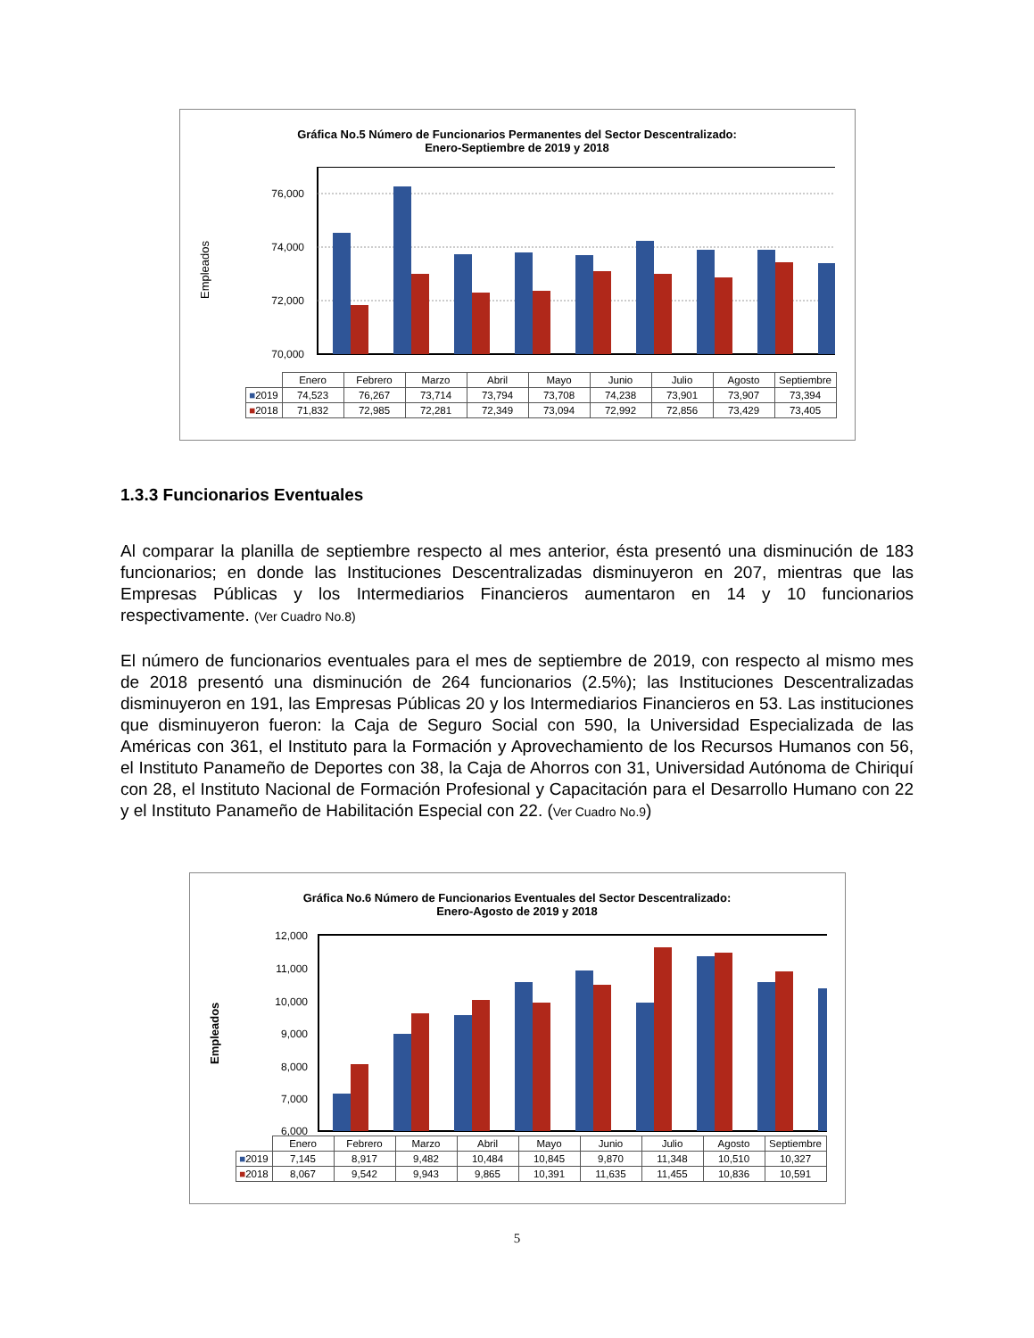Gráfica No.5 Número de Funcionarios Permanentes del Sector Descentralizado:
Enero-Septiembre de 2019 y 2018
Empleados
76,000
74,000
72,000
70,000
| | Enero | Febrero | Marzo | Abril | Mayo | Junio | Julio | Agosto | Septiembre |
| ■ 2019 | 74,523 | 76,267 | 73,714 | 73,794 | 73,708 | 74,238 | 73,901 | 73,907 | 73,394 |
| ■ 2018 | 71,832 | 72,985 | 72,281 | 72,349 | 73,094 | 72,992 | 72,856 | 73,429 | 73,405 |
1.3.3 Funcionarios Eventuales
Al comparar la planilla de septiembre respecto al mes anterior, ésta presentó una disminución de 183 funcionarios; en donde las Instituciones Descentralizadas disminuyeron en 207, mientras que las Empresas Públicas y los Intermediarios Financieros aumentaron en 14 y 10 funcionarios respectivamente. (Ver Cuadro No.8)
El número de funcionarios eventuales para el mes de septiembre de 2019, con respecto al mismo mes de 2018 presentó una disminución de 264 funcionarios (2.5%); las Instituciones Descentralizadas disminuyeron en 191, las Empresas Públicas 20 y los Intermediarios Financieros en 53. Las instituciones que disminuyeron fueron: la Caja de Seguro Social con 590, la Universidad Especializada de las Américas con 361, el Instituto para la Formación y Aprovechamiento de los Recursos Humanos con 56, el Instituto Panameño de Deportes con 38, la Caja de Ahorros con 31, Universidad Autónoma de Chiriquí con 28, el Instituto Nacional de Formación Profesional y Capacitación para el Desarrollo Humano con 22 y el Instituto Panameño de Habilitación Especial con 22. (Ver Cuadro No.9)
Gráfica No.6 Número de Funcionarios Eventuales del Sector Descentralizado:
Enero-Agosto de 2019 y 2018
Empleados
12,000
11,000
10,000
9,000
8,000
7,000
6,000
| | Enero | Febrero | Marzo | Abril | Mayo | Junio | Julio | Agosto | Septiembre |
| ■ 2019 | 7,145 | 8,917 | 9,482 | 10,484 | 10,845 | 9,870 | 11,348 | 10,510 | 10,327 |
| ■ 2018 | 8,067 | 9,542 | 9,943 | 9,865 | 10,391 | 11,635 | 11,455 | 10,836 | 10,591 |
5